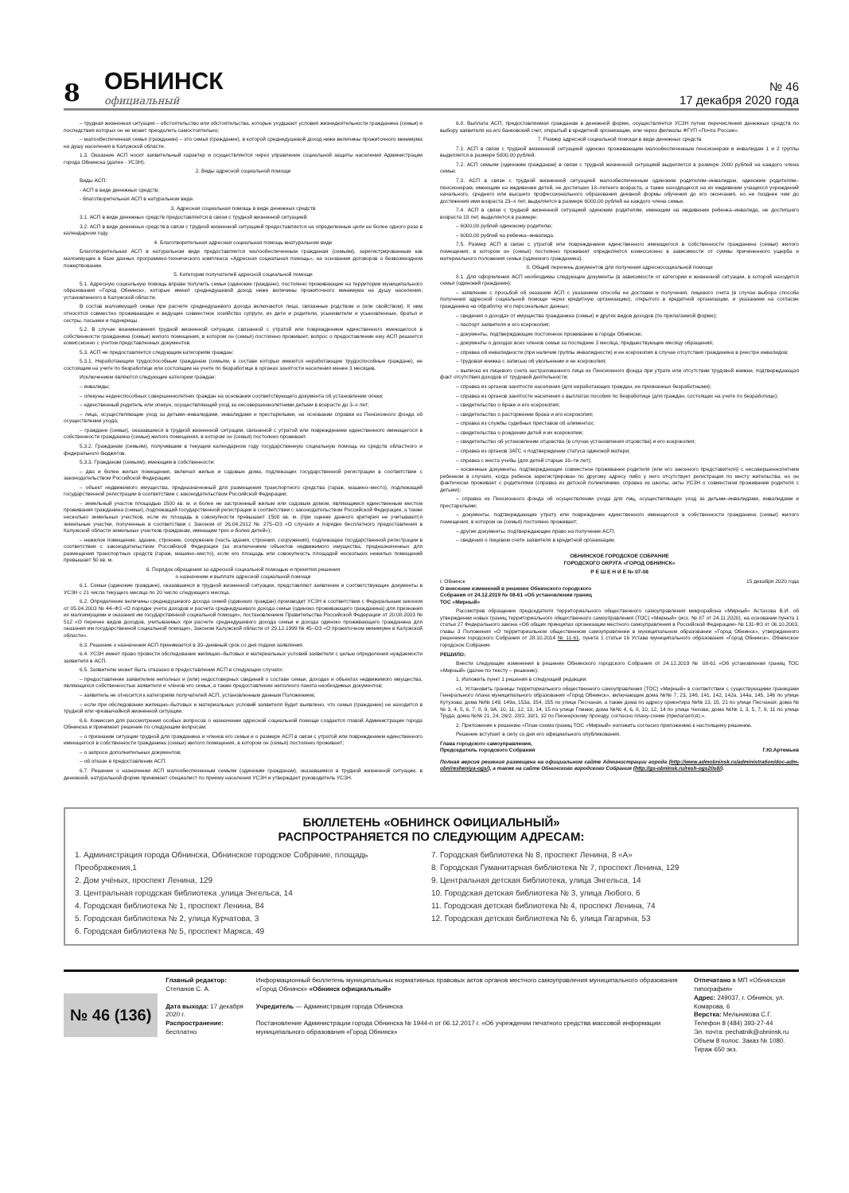8
ОБНИНСК
официальный
№ 46
17 декабря 2020 года
– трудная жизненная ситуация – обстоятельство или обстоятельства, которые ухудшают условия жизнедеятельности гражданина (семьи) и последствия которых он не может преодолеть самостоятельно;
– малообеспеченная семья (гражданин) – это семья (гражданин), в которой среднедушевой доход ниже величины прожиточного минимума на душу населения в Калужской области.
1.3. Оказание АСП носит заявительный характер и осуществляется через управление социальной защиты населения Администрации города Обнинска (далее - УСЗН).
2. Виды адресной социальной помощи
Виды АСП:
- АСП в виде денежных средств;
- благотворительная АСП в натуральном виде.
3. Адресная социальная помощь в виде денежных средств
3.1. АСП в виде денежных средств предоставляется в связи с трудной жизненной ситуацией.
3.2. АСП в виде денежных средств в связи с трудной жизненной ситуацией предоставляется на определенные цели не более одного раза в календарном году.
4. Благотворительная адресная социальная помощь внатуральном виде
Благотворительная АСП в натуральном виде предоставляется малообеспеченным гражданам (семьям), зарегистрированным как малоимущие в базе данных программно-технического комплекса «Адресная социальная помощь», на основании договоров о безвозмездном пожертвовании.
5. Категории получателей адресной социальной помощи
5.1. Адресную социальную помощь вправе получить семьи (одинокие граждане), постоянно проживающие на территории муниципального образования «Город Обнинск», которые имеют среднедушевой доход ниже величины прожиточного минимума на душу населения, установленного в Калужской области.
В состав малоимущей семьи при расчете среднедушевого дохода включаются лица, связанные родством и (или свойством). К ним относятся совместно проживающие и ведущие совместное хозяйство супруги, их дети и родители, усыновители и усыновленные, братья и сестры, пасынки и падчерицы.
5.2. В случае возникновения трудной жизненной ситуации, связанной с утратой или повреждением единственного имеющегося в собственности гражданина (семьи) жилого помещения, в котором он (семья) постоянно проживает, вопрос о предоставлении ему АСП решается комиссионно с учетом представленных документов.
5.3. АСП не предоставляется следующим категориям граждан:
5.3.1. Неработающим трудоспособным гражданам (семьям, в составе которых имеются неработающие трудоспособные граждане), не состоящим на учете по безработице или состоящим на учете по безработице в органах занятости населения менее 3 месяцев.
Исключением являются следующие категории граждан:
– инвалиды;
– опекуны недееспособных совершеннолетних граждан на основании соответствующего документа об установлении опеки;
– единственный родитель или опекун, осуществляющий уход за несовершеннолетними детьми в возрасте до 3–х лет;
– лица, осуществляющие уход за детьми–инвалидами, инвалидами и престарелыми, на основании справки из Пенсионного фонда об осуществлении ухода;
– граждане (семьи), оказавшиеся в трудной жизненной ситуации, связанной с утратой или повреждением единственного имеющегося в собственности гражданина (семьи) жилого помещения, в котором он (семья) постоянно проживает.
5.3.2. Гражданам (семьям), получившим в текущем календарном году государственную социальную помощь из средств областного и федерального бюджетов.
5.3.3. Гражданам (семьям), имеющим в собственности:
– два и более жилых помещения, включая жилые и садовые дома, подлежащих государственной регистрации в соответствии с законодательством Российской Федерации;
– объект недвижимого имущества, предназначенный для размещения транспортного средства (гараж, машино–место), подлежащий государственной регистрации в соответствии с законодательством Российской Федерации;
– земельный участок площадью 1500 кв. м. и более не застроенный жилым или садовым домом, являющимся единственным местом проживания гражданина (семьи), подлежащий государственной регистрации в соответствии с законодательством Российской Федерации, а также несколько земельных участков, если их площадь в совокупности превышает 1500 кв. м. (при оценке данного критерия не учитываются земельные участки, полученные в соответствии с Законом от 26.04.2012 № 275–ОЗ «О случаях и порядке бесплатного предоставления в Калужской области земельных участков гражданам, имеющим трех и более детей»);
– нежилое помещение, здание, строение, сооружение (часть здания, строения, сооружения), подлежащее государственной регистрации в соответствии с законодательством Российской Федерации (за исключением объектов недвижимого имущества, предназначенных для размещения транспортных средств (гараж, машино–место), если его площадь или совокупность площадей нескольких нежилых помещений превышает 50 кв. м.
6. Порядок обращения за адресной социальной помощью и принятия решения
о назначении и выплате адресной социальной помощи
6.1. Семьи (одинокие граждане), оказавшиеся в трудной жизненной ситуации, представляют заявление и соответствующие документы в УСЗН с 21 числа текущего месяца по 20 число следующего месяца.
6.2. Определение величины среднедушевого дохода семей (одиноких граждан) производит УСЗН в соответствии с Федеральным законом от 05.04.2003 № 44–ФЗ «О порядке учета доходов и расчета среднедушевого дохода семьи (одиноко проживающего гражданина) для признания их малоимущими и оказания им государственной социальной помощи», постановлением Правительства Российской Федерации от 20.08.2003 № 512 «О перечне видов доходов, учитываемых при расчете среднедушевого дохода семьи и дохода одиноко проживающего гражданина для оказания им государственной социальной помощи», Законом Калужской области от 29.12.1999 № 45–ОЗ «О прожиточном минимуме в Калужской области».
6.3. Решение о назначении АСП принимается в 30–дневный срок со дня подачи заявления.
6.4. УСЗН имеет право провести обследование жилищно–бытовых и материальных условий заявителя с целью определения нуждаемости заявителя в АСП.
6.5. Заявителю может быть отказано в предоставлении АСП в следующих случаях:
– предоставление заявителем неполных и (или) недостоверных сведений о составе семьи, доходах и объектах недвижимого имущества, являющихся собственностью заявителя и членов его семьи, а также предоставление неполного пакета необходимых документов;
– заявитель не относится к категориям получателей АСП, установленным данным Положением;
– если при обследовании жилищно–бытовых и материальных условий заявителя будет выявлено, что семья (гражданин) не находится в трудной или чрезвычайной жизненной ситуации.
6.6. Комиссия для рассмотрения особых вопросов о назначении адресной социальной помощи создается главой Администрации города Обнинска и принимает решение по следующим вопросам:
– о признании ситуации трудной для гражданина и членов его семьи и о размере АСП в связи с утратой или повреждением единственного имеющегося в собственности гражданина (семьи) жилого помещения, в котором он (семья) постоянно проживает;
– о запросе дополнительных документов;
– об отказе в предоставлении АСП.
6.7. Решение о назначении АСП малообеспеченным семьям (одиноким гражданам), оказавшимся в трудной жизненной ситуации, в денежной, натуральной форме принимает специалист по приему населения УСЗН и утверждает руководитель УСЗН.
6.8. Выплата АСП, предоставляемая гражданам в денежной форме, осуществляется УСЗН путем перечисления денежных средств по выбору заявителя на его банковский счет, открытый в кредитной организации, или через филиалы ФГУП «Почта России».
7. Размер адресной социальной помощи в виде денежных средств
7.1. АСП в связи с трудной жизненной ситуацией одиноко проживающим малообеспеченным пенсионерам и инвалидам 1 и 2 группы выделяется в размере 5000,00 рублей.
7.2. АСП семьям (одиноким гражданам) в связи с трудной жизненной ситуацией выделяется в размере 2000 рублей на каждого члена семьи.
7.3. АСП в связи с трудной жизненной ситуацией малообеспеченным одиноким родителям–инвалидам, одиноким родителям–пенсионерам, имеющим на иждивении детей, не достигших 18–летнего возраста, а также находящихся на их иждивении учащихся учреждений начального, среднего или высшего профессионального образования дневной формы обучения до его окончания, но не позднее чем до достижения ими возраста 23–х лет, выделяется в размере 6000,00 рублей на каждого члена семьи.
7.4. АСП в связи с трудной жизненной ситуацией одиноким родителям, имеющим на иждивении ребенка–инвалида, не достигшего возраста 18 лет, выделяется в размере:
– 6000,00 рублей одинокому родителю;
– 6000,00 рублей на ребенка–инвалида.
7.5. Размер АСП в связи с утратой или повреждением единственного имеющегося в собственности гражданина (семьи) жилого помещения, в котором он (семья) постоянно проживает определяется комиссионно в зависимости от суммы причиненного ущерба и материального положения семьи (одинокого гражданина).
8. Общий перечень документов для получения адресносоциальной помощи
8.1. Для оформления АСП необходимы следующие документы (в зависимости от категории и жизненной ситуации, в которой находится семья (одинокий гражданин):
– заявление с просьбой об оказании АСП с указанием способа ее доставки и получения, лицевого счета (в случае выбора способа получения адресной социальной помощи через кредитную организацию), открытого в кредитной организации, и указанием на согласие гражданина на обработку его персональных данных;
– сведения о доходах от имущества гражданина (семьи) и других видов доходов (по прилагаемой форме);
– паспорт заявителя и его ксерокопия;
– документы, подтверждающие постоянное проживание в городе Обнинске;
– документы о доходах всех членов семьи за последние 3 месяца, предшествующие месяцу обращения;
– справка об инвалидности (при наличии группы инвалидности) и ее ксерокопия в случае отсутствия гражданина в реестре инвалидов;
– трудовая книжка с записью об увольнении и ее ксерокопия;
– выписка из лицевого счета застрахованного лица из Пенсионного фонда при утрате или отсутствии трудовой книжки, подтверждающая факт отсутствия доходов от трудовой деятельности;
– справка из органов занятости населения (для неработающих граждан, не признанных безработными);
– справка из органов занятости населения о выплатах пособия по безработице (для граждан, состоящих на учете по безработице);
– свидетельство о браке и его ксерокопия;
– свидетельство о расторжении брака и его ксерокопия;
– справка из службы судебных приставов об алиментах;
– свидетельства о рождении детей и их ксерокопии;
– свидетельство об установлении отцовства (в случае установления отцовства) и его ксерокопия;
– справка из органов ЗАГС о подтверждении статуса одинокой матери;
– справка с места учебы (для детей старше 16–ти лет);
– косвенные документы, подтверждающие совместное проживание родителя (или его законного представителя) с несовершеннолетним ребенком в случаях, когда ребенок зарегистрирован по другому адресу либо у него отсутствует регистрация по месту жительства, но он фактически проживает с родителями (справка из детской поликлиники, справка из школы, акты УСЗН о совместном проживании родителя с детьми);
– справка из Пенсионного фонда об осуществлении ухода для лиц, осуществляющих уход за детьми–инвалидами, инвалидами и престарелыми;
– документы, подтверждающие утрату или повреждение единственного имеющегося в собственности гражданина (семьи) жилого помещения, в котором он (семья) постоянно проживает;
– другие документы, подтверждающие право на получение АСП;
– сведения о лицевом счете заявителя в кредитной организации.
ОБНИНСКОЕ ГОРОДСКОЕ СОБРАНИЕ
ГОРОДСКОГО ОКРУГА «ГОРОД ОБНИНСК»
Р Е Ш Е Н И Е № 07-08
г. Обнинск 15 декабря 2020 года
О внесении изменений в решение Обнинского городского
Собрания от 24.12.2019 № 08-61 «Об установлении границ
ТОС «Мирный»
Рассмотрев обращение председателя территориального общественного самоуправления микрорайона «Мирный» Астахова В.И. об утверждении новых границ территориального общественного самоуправления (ТОС) «Мирный» (исх. № 87 от 24.11.2020), на основании пункта 1 статьи 27 Федерального закона «Об общих принципах организации местного самоуправления в Российской Федерации» № 131-ФЗ от 06.10.2003, главы 3 Положения «О территориальном общественном самоуправлении в муниципальном образовании «Город Обнинск», утвержденного решением городского Собрания от 28.10.2014 № 11-61, пункта 1 статьи 16 Устава муниципального образования «Город Обнинск», Обнинское городское Собрание
РЕШИЛО:
Внести следующие изменения в решение Обнинского городского Собрания от 24.12.2019 № 08-61 «Об установлении границ ТОС «Мирный» (далее по тексту – решение):
1. Изложить пункт 1 решения в следующей редакции:
«1. Установить границы территориального общественного самоуправления (ТОС) «Мирный» в соответствии с существующими границами Генерального плана муниципального образования «Город Обнинск», включающие дома №№ 7, 23, 14б, 141, 142, 142а, 144а, 145, 146 по улице Кутузова; дома №№ 149, 149а, 153а, 154, 155 по улице Песчаная, а также дома по адресу ориентира №№ 13, 15, 21 по улице Песчаная; дома №№ 3, 4, 5, 6, 7, 8, 9, 9А, 10, 11, 12, 13, 14, 15 по улице Глинки; дома №№ 4, 6, 8, 10, 12, 14 по улице Чехова; дома №№ 1, 3, 5, 7, 9, 11 по улице Труда; дома №№ 21, 24, 26/2, 28/2, 30/1, 32 по Пионерскому проезду, согласно плану-схеме (прилагается).».
2. Приложение к решению «План-схема границ ТОС «Мирный» изложить согласно приложению к настоящему решению.
Решение вступает в силу со дня его официального опубликования.
Глава городского самоуправления,
Председатель городского Собрания Г.Ю.Артемьев
Полная версия решения размещена на официальном сайте Администрации города (http://www.admobninsk.ru/administration/doc-adm-obn/resheniya-ogs/), а также на сайте Обнинского городского Собрания (http://gs-obninsk.ru/resh-ogs20s8/).
БЮЛЛЕТЕНЬ «ОБНИНСК ОФИЦИАЛЬНЫЙ»
РАСПРОСТРАНЯЕТСЯ ПО СЛЕДУЮЩИМ АДРЕСАМ:
1. Администрация города Обнинска, Обнинское городское Собрание, площадь Преображения,1
2. Дом учёных, проспект Ленина, 129
3. Центральная городская библиотека ,улица Энгельса, 14
4. Городская библиотека № 1, проспект Ленина, 84
5. Городская библиотека № 2, улица Курчатова, 3
6. Городская библиотека № 5, проспект Маркса, 49
7. Городская библиотека № 8, проспект Ленина, 8 «А»
8. Городская Гуманитарная библиотека № 7, проспект Ленина, 129
9. Центральная детская библиотека, улица Энгельса, 14
10. Городская детская библиотека № 3, улица Любого, 6
11. Городская детская библиотека № 4, проспект Ленина, 74
12. Городская детская библиотека № 6, улица Гагарина, 53
№ 46 (136)
Главный редактор: Степанов С. А.
Дата выхода: 17 декабря 2020 г.
Распространение: бесплатно
Информационный бюллетень муниципальных нормативных правовых актов органов местного самоуправления муниципального образования «Город Обнинск» «Обнинск официальный»
Учредитель — Администрация города Обнинска
Постановление Администрации города Обнинска № 1944-п от 06.12.2017 г. «Об учреждении печатного средства массовой информации муниципального образования «Город Обнинск»
Отпечатано в МП «Обнинская типография»
Адрес: 249037, г. Обнинск, ул. Комарова, 6
Верстка: Мельникова С.Г.
Телефон 8 (484) 393-27-44
Эл. почта: pechatnik@obninsk.ru
Объем 8 полос. Заказ № 1080. Тираж 650 экз.